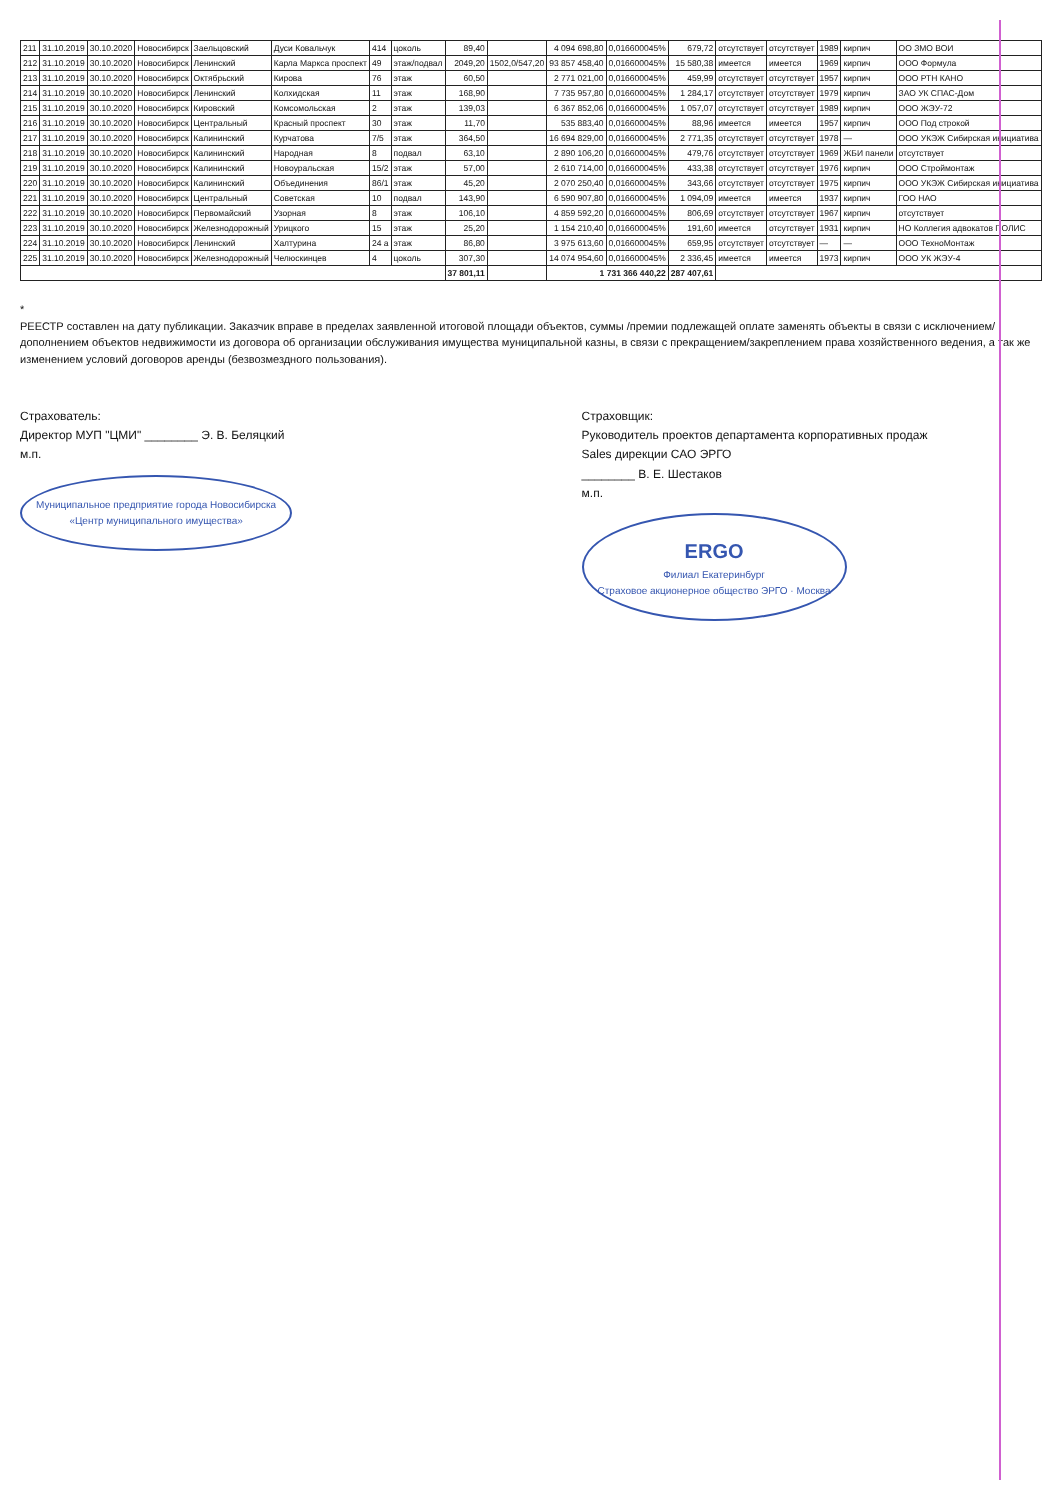| 211 | 31.10.2019 | 30.10.2020 | Новосибирск | Заельцовский | Дуси Ковальчук | 414 | цоколь | 89,40 | | 4 094 698,80 | 0,016600045% | 679,72 | отсутствует | отсутствует | 1989 | кирпич | ОО ЗМО ВОИ |
| 212 | 31.10.2019 | 30.10.2020 | Новосибирск | Ленинский | Карла Маркса проспект | 49 | этаж/подвал | 2049,20 | 1502,0/547,20 | 93 857 458,40 | 0,016600045% | 15 580,38 | имеется | имеется | 1969 | кирпич | ООО Формула |
| 213 | 31.10.2019 | 30.10.2020 | Новосибирск | Октябрьский | Кирова | 76 | этаж | 60,50 | | 2 771 021,00 | 0,016600045% | 459,99 | отсутствует | отсутствует | 1957 | кирпич | ООО РТН КАНО |
| 214 | 31.10.2019 | 30.10.2020 | Новосибирск | Ленинский | Колхидская | 11 | этаж | 168,90 | | 7 735 957,80 | 0,016600045% | 1 284,17 | отсутствует | отсутствует | 1979 | кирпич | ЗАО УК СПАС-Дом |
| 215 | 31.10.2019 | 30.10.2020 | Новосибирск | Кировский | Комсомольская | 2 | этаж | 139,03 | | 6 367 852,06 | 0,016600045% | 1 057,07 | отсутствует | отсутствует | 1989 | кирпич | ООО ЖЭУ-72 |
| 216 | 31.10.2019 | 30.10.2020 | Новосибирск | Центральный | Красный проспект | 30 | этаж | 11,70 | | 535 883,40 | 0,016600045% | 88,96 | имеется | имеется | 1957 | кирпич | ООО Под строкой |
| 217 | 31.10.2019 | 30.10.2020 | Новосибирск | Калининский | Курчатова | 7/5 | этаж | 364,50 | | 16 694 829,00 | 0,016600045% | 2 771,35 | отсутствует | отсутствует | 1978 | — | ООО УКЭЖ Сибирская инициатива |
| 218 | 31.10.2019 | 30.10.2020 | Новосибирск | Калининский | Народная | 8 | подвал | 63,10 | | 2 890 106,20 | 0,016600045% | 479,76 | отсутствует | отсутствует | 1969 | ЖБИ панели | отсутствует |
| 219 | 31.10.2019 | 30.10.2020 | Новосибирск | Калининский | Новоуральская | 15/2 | этаж | 57,00 | | 2 610 714,00 | 0,016600045% | 433,38 | отсутствует | отсутствует | 1976 | кирпич | ООО Строймонтаж |
| 220 | 31.10.2019 | 30.10.2020 | Новосибирск | Калининский | Объединения | 86/1 | этаж | 45,20 | | 2 070 250,40 | 0,016600045% | 343,66 | отсутствует | отсутствует | 1975 | кирпич | ООО УКЭЖ Сибирская инициатива |
| 221 | 31.10.2019 | 30.10.2020 | Новосибирск | Центральный | Советская | 10 | подвал | 143,90 | | 6 590 907,80 | 0,016600045% | 1 094,09 | имеется | имеется | 1937 | кирпич | ГОО НАО |
| 222 | 31.10.2019 | 30.10.2020 | Новосибирск | Первомайский | Узорная | 8 | этаж | 106,10 | | 4 859 592,20 | 0,016600045% | 806,69 | отсутствует | отсутствует | 1967 | кирпич | отсутствует |
| 223 | 31.10.2019 | 30.10.2020 | Новосибирск | Железнодорожный | Урицкого | 15 | этаж | 25,20 | | 1 154 210,40 | 0,016600045% | 191,60 | имеется | отсутствует | 1931 | кирпич | НО Коллегия адвокатов ПОЛИС |
| 224 | 31.10.2019 | 30.10.2020 | Новосибирск | Ленинский | Халтурина | 24 а | этаж | 86,80 | | 3 975 613,60 | 0,016600045% | 659,95 | отсутствует | отсутствует | — | — | ООО ТехноМонтаж |
| 225 | 31.10.2019 | 30.10.2020 | Новосибирск | Железнодорожный | Челюскинцев | 4 | цоколь | 307,30 | | 14 074 954,60 | 0,016600045% | 2 336,45 | имеется | имеется | 1973 | кирпич | ООО УК ЖЭУ-4 |
| | | | | | | | | 37 801,11 | | 1 731 366 440,22 | | 287 407,61 | | | | | |
*
РЕЕСТР составлен на дату публикации. Заказчик вправе в пределах заявленной итоговой площади объектов, суммы /премии подлежащей оплате заменять объекты в связи с исключением/дополнением объектов недвижимости из договора об организации обслуживания имущества муниципальной казны, в связи с прекращением/закреплением права хозяйственного ведения, а так же изменением условий договоров аренды (безвозмездного пользования).
Страхователь:
Директор МУП "ЦМИ" ________ Э. В. Беляцкий
м.п.
Муниципальное предприятие города Новосибирска
«Центр муниципального имущества»
Страховщик:
Руководитель проектов департамента корпоративных продаж
Sales дирекции САО ЭРГО
________ В. Е. Шестаков
м.п.
ERGO
Филиал Екатеринбург
Страховое акционерное общество ЭРГО · Москва